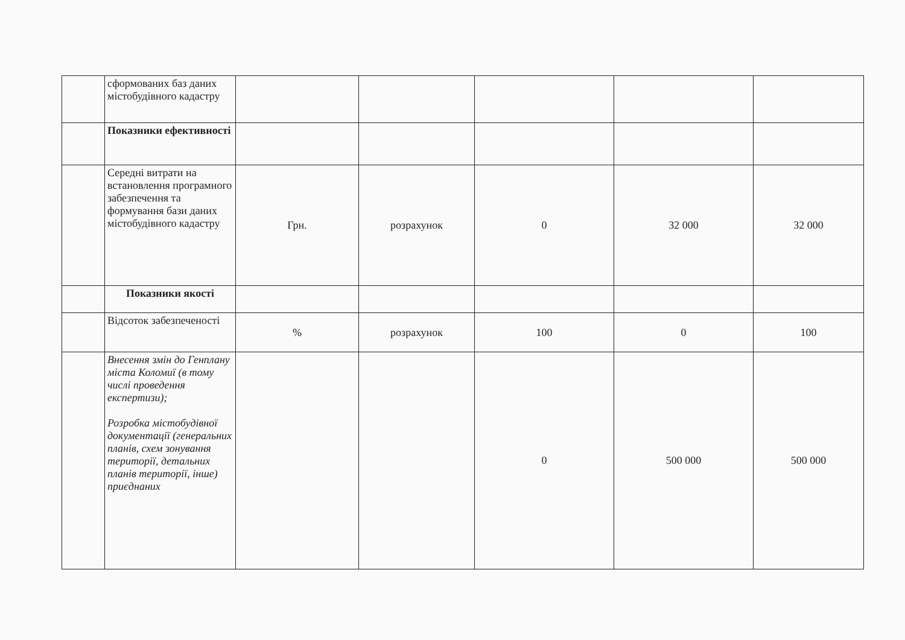| | сформованих баз даних містобудівного кадастру | | | | | |
| | Показники ефективності | | | | | |
| | Середні витрати на встановлення програмного забезпечення та формування бази даних містобудівного кадастру | Грн. | розрахунок | 0 | 32 000 | 32 000 |
| | Показники якості | | | | | |
| | Відсоток забезпеченості | % | розрахунок | 100 | 0 | 100 |
| | Внесення змін до Генплану міста Коломиї (в тому числі проведення експертизи); Розробка містобудівної документації (генеральних планів, схем зонування території, детальних планів території, інше) приєднаних | | | 0 | 500 000 | 500 000 |